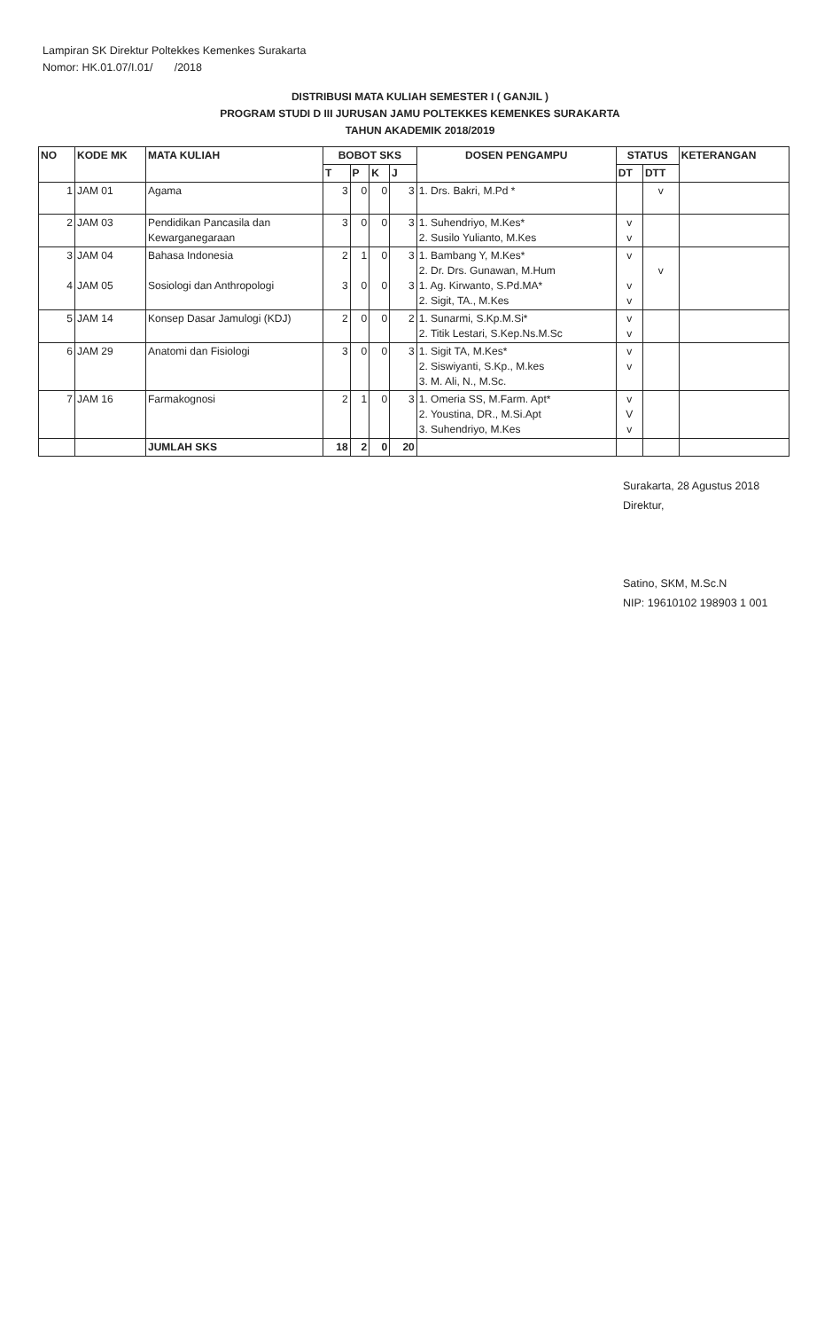Lampiran SK Direktur Poltekkes Kemenkes Surakarta
Nomor: HK.01.07/I.01/ /2018
DISTRIBUSI MATA KULIAH SEMESTER I ( GANJIL )
PROGRAM STUDI D III JURUSAN JAMU POLTEKKES KEMENKES SURAKARTA
TAHUN AKADEMIK 2018/2019
| NO | KODE MK | MATA KULIAH | BOBOT SKS | | | | DOSEN PENGAMPU | STATUS | | KETERANGAN |
| --- | --- | --- | --- | --- | --- | --- | --- | --- | --- | --- |
| | | | T | P | K | J | | DT | DTT | |
| 1 | JAM 01 | Agama | 3 | 0 | 0 | 3 | 1. Drs. Bakri, M.Pd * | | v | |
| 2 | JAM 03 | Pendidikan Pancasila dan Kewarganegaraan | 3 | 0 | 0 | 3 | 1. Suhendriyo, M.Kes* 2. Susilo Yulianto, M.Kes | v v | | |
| 3 4 | JAM 04 JAM 05 | Bahasa Indonesia Sosiologi dan Anthropologi | 2 3 | 1 0 | 0 0 | 3 3 | 1. Bambang Y, M.Kes* 2. Dr. Drs. Gunawan, M.Hum 1. Ag. Kirwanto, S.Pd.MA* 2. Sigit, TA., M.Kes | v v v | v | |
| 5 | JAM 14 | Konsep Dasar Jamulogi (KDJ) | 2 | 0 | 0 | 2 | 1. Sunarmi, S.Kp.M.Si* 2. Titik Lestari, S.Kep.Ns.M.Sc | v v | | |
| 6 | JAM 29 | Anatomi dan Fisiologi | 3 | 0 | 0 | 3 | 1. Sigit TA, M.Kes* 2. Siswiyanti, S.Kp., M.kes 3. M. Ali, N., M.Sc. | v v | | |
| 7 | JAM 16 | Farmakognosi | 2 | 1 | 0 | 3 | 1. Omeria SS, M.Farm. Apt* 2. Youstina, DR., M.Si.Apt 3. Suhendriyo, M.Kes | v V v | | |
| | | JUMLAH SKS | 18 | 2 | 0 | 20 | | | | |
Surakarta, 28 Agustus 2018
Direktur,
Satino, SKM, M.Sc.N
NIP: 19610102 198903 1 001